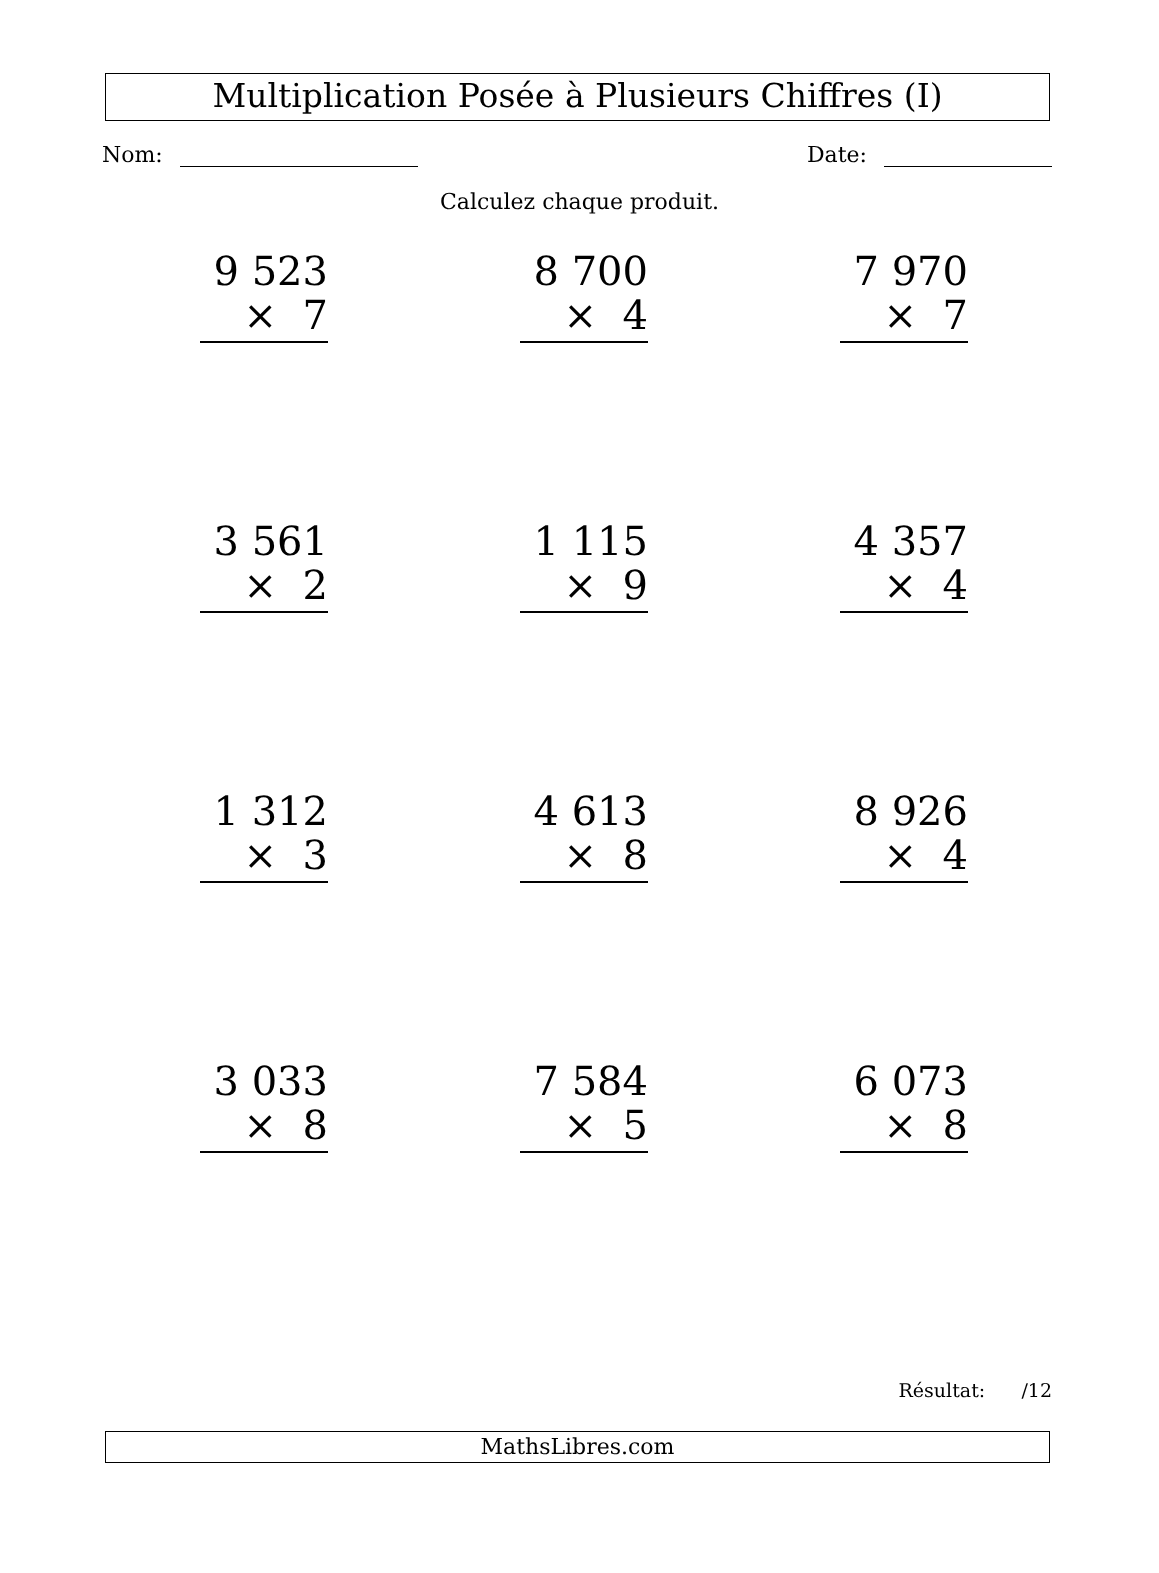Multiplication Posée à Plusieurs Chiffres (I)
Nom: Date:
Calculez chaque produit.
9 523
× 7
8 700
× 4
7 970
× 7
3 561
× 2
1 115
× 9
4 357
× 4
1 312
× 3
4 613
× 8
8 926
× 4
3 033
× 8
7 584
× 5
6 073
× 8
Résultat: /12
MathsLibres.com